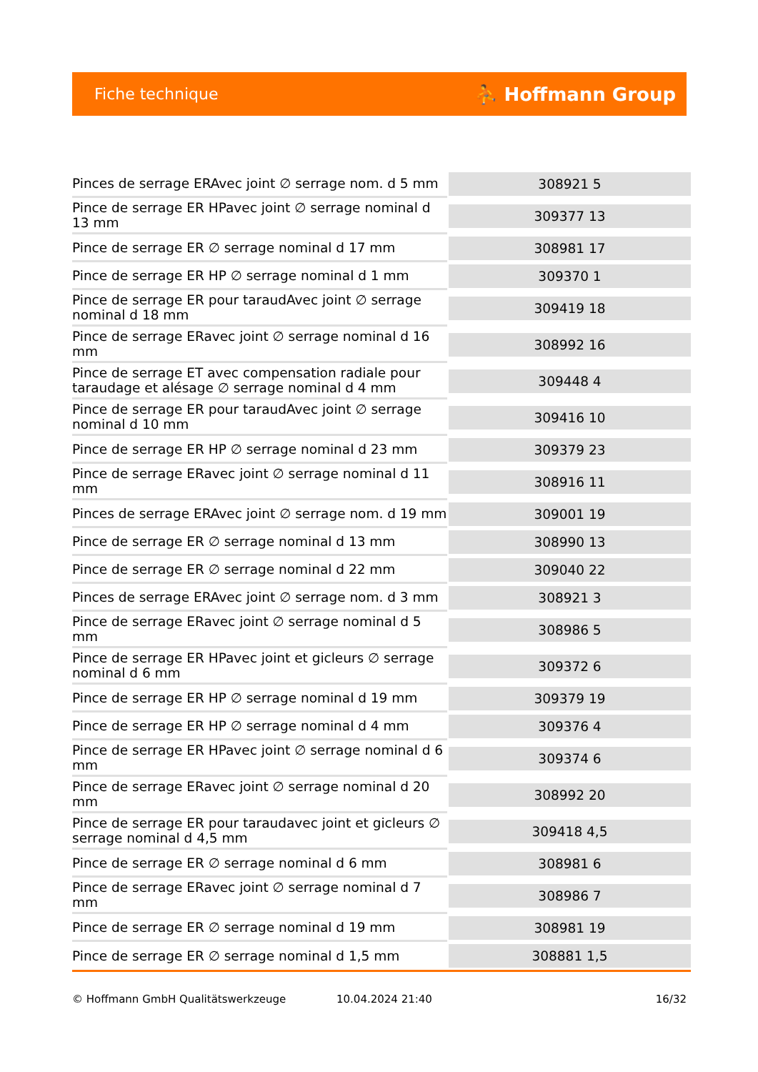Fiche technique ⛹ Hoffmann Group
| Pinces de serrage ERAvec joint ∅ serrage nom. d 5 mm | 308921 5 |
| Pince de serrage ER HPavec joint ∅ serrage nominal d 13 mm | 309377 13 |
| Pince de serrage ER ∅ serrage nominal d 17 mm | 308981 17 |
| Pince de serrage ER HP ∅ serrage nominal d 1 mm | 309370 1 |
| Pince de serrage ER pour taraudAvec joint ∅ serrage nominal d 18 mm | 309419 18 |
| Pince de serrage ERavec joint ∅ serrage nominal d 16 mm | 308992 16 |
| Pince de serrage ET avec compensation radiale pour taraudage et alésage ∅ serrage nominal d 4 mm | 309448 4 |
| Pince de serrage ER pour taraudAvec joint ∅ serrage nominal d 10 mm | 309416 10 |
| Pince de serrage ER HP ∅ serrage nominal d 23 mm | 309379 23 |
| Pince de serrage ERavec joint ∅ serrage nominal d 11 mm | 308916 11 |
| Pinces de serrage ERAvec joint ∅ serrage nom. d 19 mm | 309001 19 |
| Pince de serrage ER ∅ serrage nominal d 13 mm | 308990 13 |
| Pince de serrage ER ∅ serrage nominal d 22 mm | 309040 22 |
| Pinces de serrage ERAvec joint ∅ serrage nom. d 3 mm | 308921 3 |
| Pince de serrage ERavec joint ∅ serrage nominal d 5 mm | 308986 5 |
| Pince de serrage ER HPavec joint et gicleurs ∅ serrage nominal d 6 mm | 309372 6 |
| Pince de serrage ER HP ∅ serrage nominal d 19 mm | 309379 19 |
| Pince de serrage ER HP ∅ serrage nominal d 4 mm | 309376 4 |
| Pince de serrage ER HPavec joint ∅ serrage nominal d 6 mm | 309374 6 |
| Pince de serrage ERavec joint ∅ serrage nominal d 20 mm | 308992 20 |
| Pince de serrage ER pour taraudavec joint et gicleurs ∅ serrage nominal d 4,5 mm | 309418 4,5 |
| Pince de serrage ER ∅ serrage nominal d 6 mm | 308981 6 |
| Pince de serrage ERavec joint ∅ serrage nominal d 7 mm | 308986 7 |
| Pince de serrage ER ∅ serrage nominal d 19 mm | 308981 19 |
| Pince de serrage ER ∅ serrage nominal d 1,5 mm | 308881 1,5 |
© Hoffmann GmbH Qualitätswerkzeuge 10.04.2024 21:40 16/32